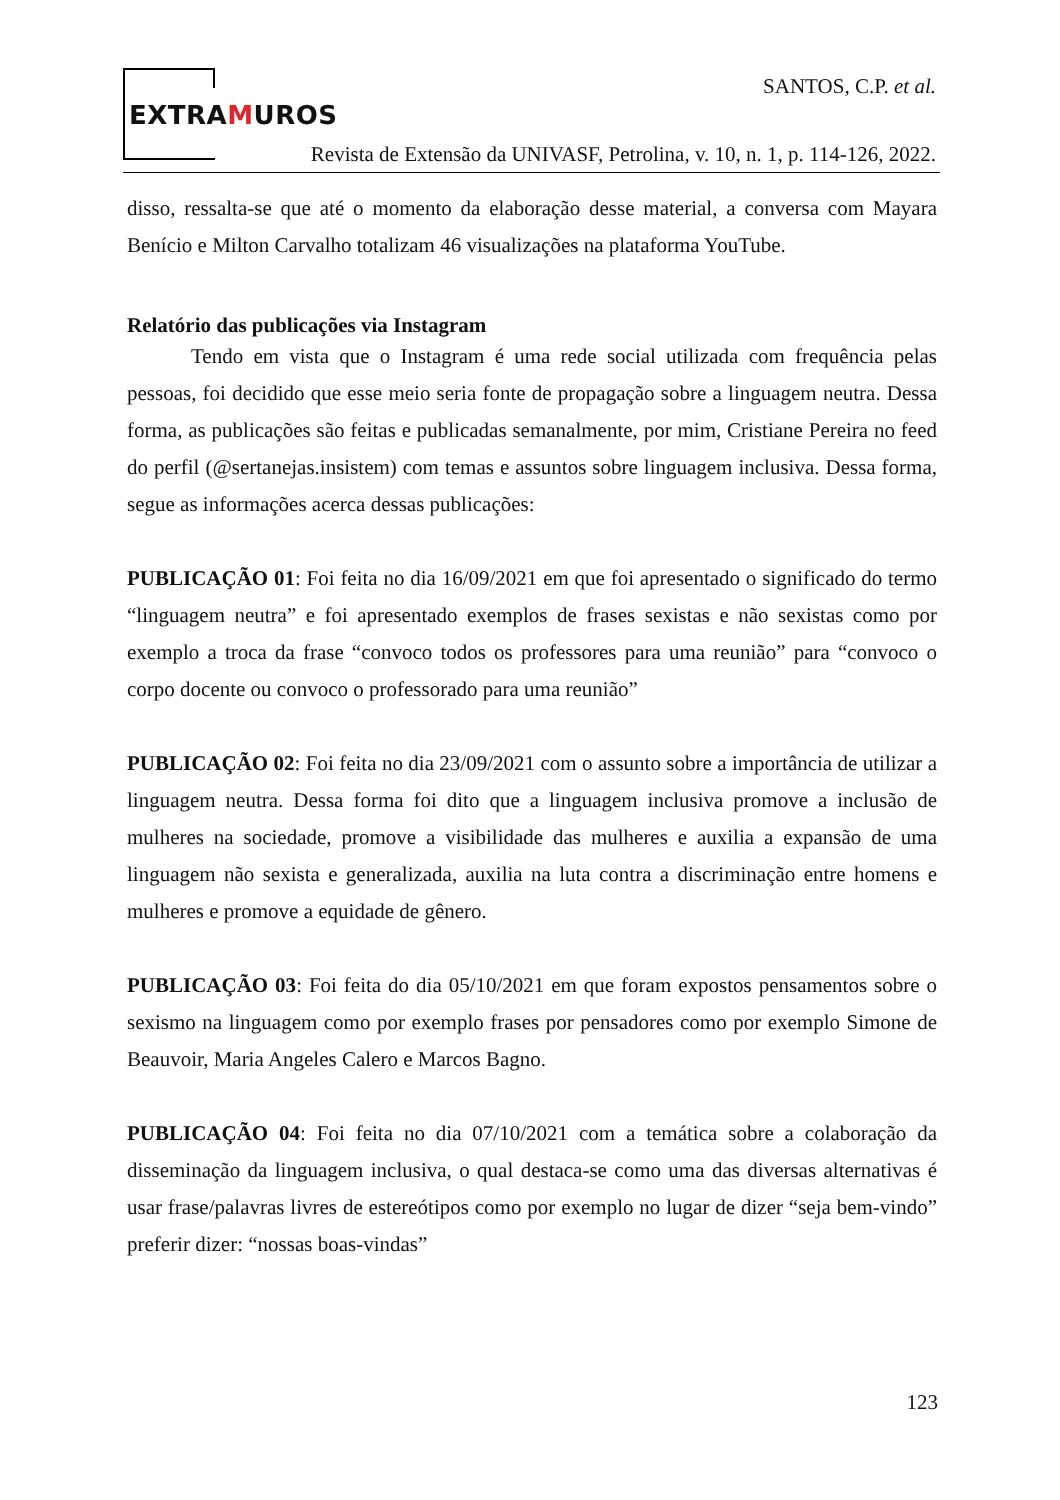EXTRAMUROS
SANTOS, C.P. et al.
Revista de Extensão da UNIVASF, Petrolina, v. 10, n. 1, p. 114-126, 2022.
disso, ressalta-se que até o momento da elaboração desse material, a conversa com Mayara Benício e Milton Carvalho totalizam 46 visualizações na plataforma YouTube.
Relatório das publicações via Instagram
Tendo em vista que o Instagram é uma rede social utilizada com frequência pelas pessoas, foi decidido que esse meio seria fonte de propagação sobre a linguagem neutra. Dessa forma, as publicações são feitas e publicadas semanalmente, por mim, Cristiane Pereira no feed do perfil (@sertanejas.insistem) com temas e assuntos sobre linguagem inclusiva. Dessa forma, segue as informações acerca dessas publicações:
PUBLICAÇÃO 01: Foi feita no dia 16/09/2021 em que foi apresentado o significado do termo “linguagem neutra” e foi apresentado exemplos de frases sexistas e não sexistas como por exemplo a troca da frase “convoco todos os professores para uma reunião” para “convoco o corpo docente ou convoco o professorado para uma reunião”
PUBLICAÇÃO 02: Foi feita no dia 23/09/2021 com o assunto sobre a importância de utilizar a linguagem neutra. Dessa forma foi dito que a linguagem inclusiva promove a inclusão de mulheres na sociedade, promove a visibilidade das mulheres e auxilia a expansão de uma linguagem não sexista e generalizada, auxilia na luta contra a discriminação entre homens e mulheres e promove a equidade de gênero.
PUBLICAÇÃO 03: Foi feita do dia 05/10/2021 em que foram expostos pensamentos sobre o sexismo na linguagem como por exemplo frases por pensadores como por exemplo Simone de Beauvoir, Maria Angeles Calero e Marcos Bagno.
PUBLICAÇÃO 04: Foi feita no dia 07/10/2021 com a temática sobre a colaboração da disseminação da linguagem inclusiva, o qual destaca-se como uma das diversas alternativas é usar frase/palavras livres de estereótipos como por exemplo no lugar de dizer “seja bem-vindo” preferir dizer: “nossas boas-vindas”
123